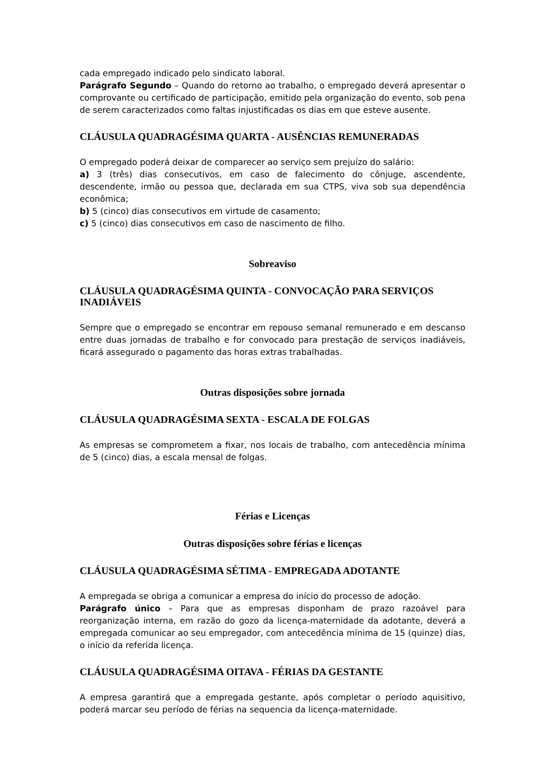cada empregado indicado pelo sindicato laboral.
Parágrafo Segundo – Quando do retorno ao trabalho, o empregado deverá apresentar o comprovante ou certificado de participação, emitido pela organização do evento, sob pena de serem caracterizados como faltas injustificadas os dias em que esteve ausente.
CLÁUSULA QUADRAGÉSIMA QUARTA - AUSÊNCIAS REMUNERADAS
O empregado poderá deixar de comparecer ao serviço sem prejuízo do salário:
a) 3 (três) dias consecutivos, em caso de falecimento do cônjuge, ascendente, descendente, irmão ou pessoa que, declarada em sua CTPS, viva sob sua dependência econômica;
b) 5 (cinco) dias consecutivos em virtude de casamento;
c) 5 (cinco) dias consecutivos em caso de nascimento de filho.
Sobreaviso
CLÁUSULA QUADRAGÉSIMA QUINTA - CONVOCAÇÃO PARA SERVIÇOS INADIÁVEIS
Sempre que o empregado se encontrar em repouso semanal remunerado e em descanso entre duas jornadas de trabalho e for convocado para prestação de serviços inadiáveis, ficará assegurado o pagamento das horas extras trabalhadas.
Outras disposições sobre jornada
CLÁUSULA QUADRAGÉSIMA SEXTA - ESCALA DE FOLGAS
As empresas se comprometem a fixar, nos locais de trabalho, com antecedência mínima de 5 (cinco) dias, a escala mensal de folgas.
Férias e Licenças
Outras disposições sobre férias e licenças
CLÁUSULA QUADRAGÉSIMA SÉTIMA - EMPREGADA ADOTANTE
A empregada se obriga a comunicar a empresa do início do processo de adoção.
Parágrafo único – Para que as empresas disponham de prazo razoável para reorganização interna, em razão do gozo da licença-maternidade da adotante, deverá a empregada comunicar ao seu empregador, com antecedência mínima de 15 (quinze) dias, o início da referida licença.
CLÁUSULA QUADRAGÉSIMA OITAVA - FÉRIAS DA GESTANTE
A empresa garantirá que a empregada gestante, após completar o período aquisitivo, poderá marcar seu período de férias na sequencia da licença-maternidade.